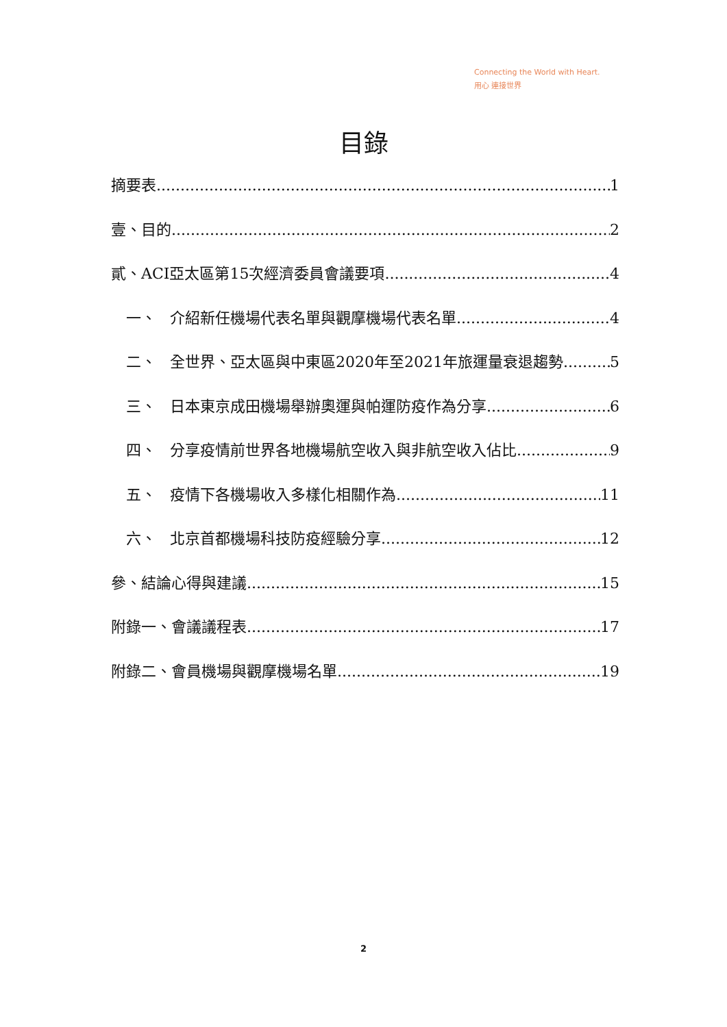Connecting the World with Heart.
用心 連接世界
目錄
摘要表 1
壹、目的 2
貳、ACI亞太區第15次經濟委員會議要項 4
一、 介紹新任機場代表名單與觀摩機場代表名單 4
二、 全世界、亞太區與中東區2020年至2021年旅運量衰退趨勢 5
三、 日本東京成田機場舉辦奧運與帕運防疫作為分享 6
四、 分享疫情前世界各地機場航空收入與非航空收入佔比 9
五、 疫情下各機場收入多樣化相關作為 11
六、 北京首都機場科技防疫經驗分享 12
參、結論心得與建議 15
附錄一、會議議程表 17
附錄二、會員機場與觀摩機場名單 19
2